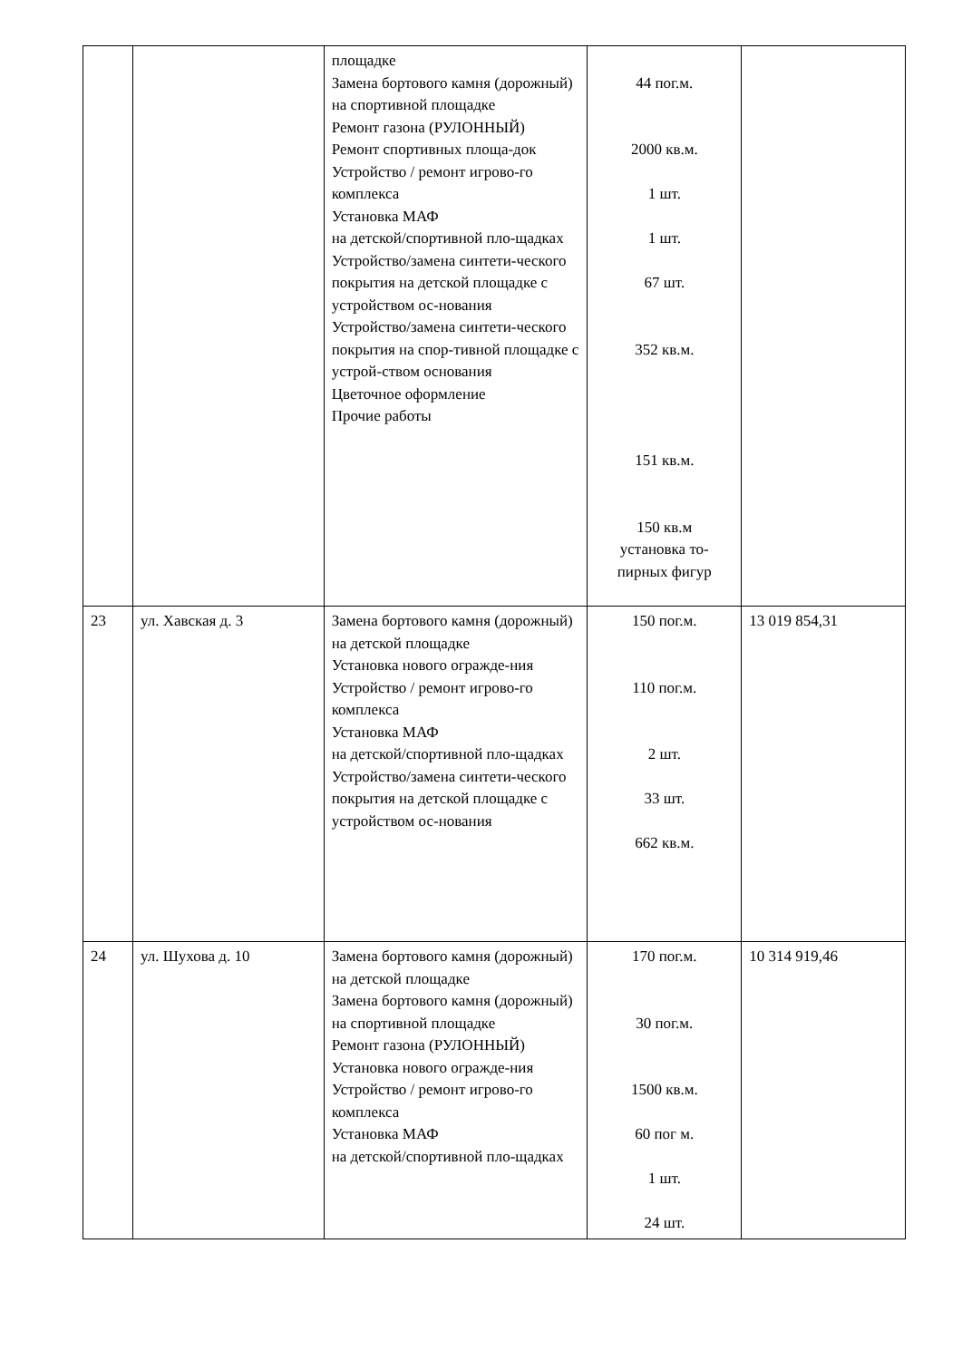| | | площадке Замена бортового камня (дорожный) на спортивной площадке Ремонт газона (РУЛОННЫЙ) Ремонт спортивных площа-док Устройство / ремонт игрово-го комплекса Установка МАФ на детской/спортивной пло-щадках Устройство/замена синтети-ческого покрытия на детской площадке с устройством ос-нования Устройство/замена синтети-ческого покрытия на спор-тивной площадке с устрой-ством основания Цветочное оформление Прочие работы | 44 пог.м. 2000 кв.м. 1 шт. 1 шт. 67 шт. 352 кв.м. 151 кв.м. 150 кв.м установка то-пирных фигур | |
| 23 | ул. Хавская д. 3 | Замена бортового камня (дорожный) на детской площадке Установка нового огражде-ния Устройство / ремонт игрово-го комплекса Установка МАФ на детской/спортивной пло-щадках Устройство/замена синтети-ческого покрытия на детской площадке с устройством ос-нования | 150 пог.м. 110 пог.м. 2 шт. 33 шт. 662 кв.м. | 13 019 854,31 |
| 24 | ул. Шухова д. 10 | Замена бортового камня (дорожный) на детской площадке Замена бортового камня (дорожный) на спортивной площадке Ремонт газона (РУЛОННЫЙ) Установка нового огражде-ния Устройство / ремонт игрово-го комплекса Установка МАФ на детской/спортивной пло-щадках | 170 пог.м. 30 пог.м. 1500 кв.м. 60 пог м. 1 шт. 24 шт. | 10 314 919,46 |